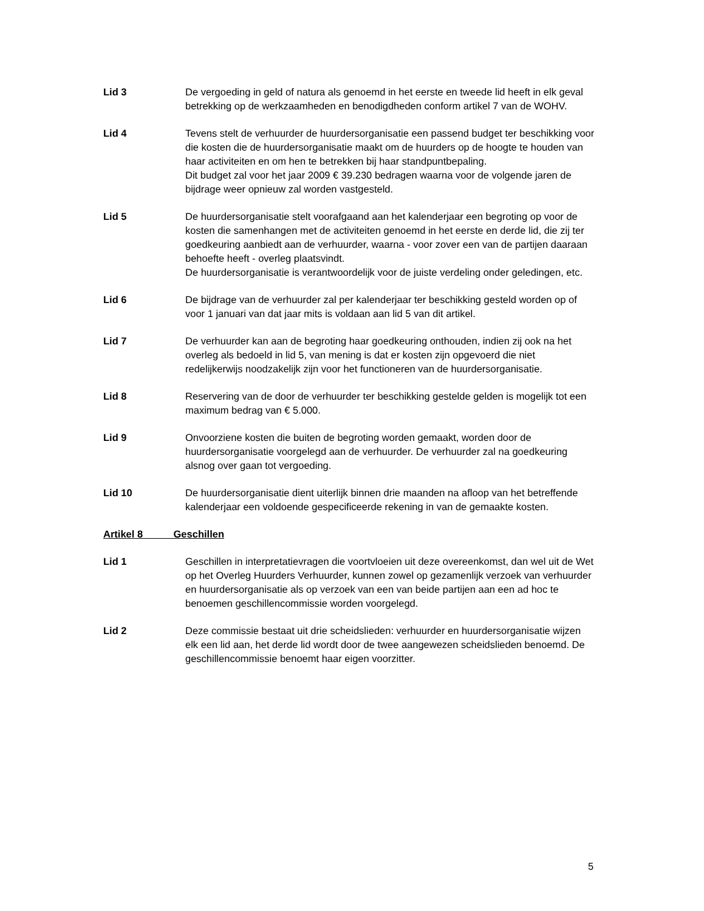Lid 3 De vergoeding in geld of natura als genoemd in het eerste en tweede lid heeft in elk geval betrekking op de werkzaamheden en benodigdheden conform artikel 7 van de WOHV.
Lid 4 Tevens stelt de verhuurder de huurdersorganisatie een passend budget ter beschikking voor die kosten die de huurdersorganisatie maakt om de huurders op de hoogte te houden van haar activiteiten en om hen te betrekken bij haar standpuntbepaling.
Dit budget zal voor het jaar 2009 € 39.230 bedragen waarna voor de volgende jaren de bijdrage weer opnieuw zal worden vastgesteld.
Lid 5 De huurdersorganisatie stelt voorafgaand aan het kalenderjaar een begroting op voor de kosten die samenhangen met de activiteiten genoemd in het eerste en derde lid, die zij ter goedkeuring aanbiedt aan de verhuurder, waarna - voor zover een van de partijen daaraan behoefte heeft - overleg plaatsvindt.
De huurdersorganisatie is verantwoordelijk voor de juiste verdeling onder geledingen, etc.
Lid 6 De bijdrage van de verhuurder zal per kalenderjaar ter beschikking gesteld worden op of voor 1 januari van dat jaar mits is voldaan aan lid 5 van dit artikel.
Lid 7 De verhuurder kan aan de begroting haar goedkeuring onthouden, indien zij ook na het overleg als bedoeld in lid 5, van mening is dat er kosten zijn opgevoerd die niet redelijkerwijs noodzakelijk zijn voor het functioneren van de huurdersorganisatie.
Lid 8 Reservering van de door de verhuurder ter beschikking gestelde gelden is mogelijk tot een maximum bedrag van € 5.000.
Lid 9 Onvoorziene kosten die buiten de begroting worden gemaakt, worden door de huurdersorganisatie voorgelegd aan de verhuurder. De verhuurder zal na goedkeuring alsnog over gaan tot vergoeding.
Lid 10 De huurdersorganisatie dient uiterlijk binnen drie maanden na afloop van het betreffende kalenderjaar een voldoende gespecificeerde rekening in van de gemaakte kosten.
Artikel 8 Geschillen
Lid 1 Geschillen in interpretatievragen die voortvloeien uit deze overeenkomst, dan wel uit de Wet op het Overleg Huurders Verhuurder, kunnen zowel op gezamenlijk verzoek van verhuurder en huurdersorganisatie als op verzoek van een van beide partijen aan een ad hoc te benoemen geschillencommissie worden voorgelegd.
Lid 2 Deze commissie bestaat uit drie scheidslieden: verhuurder en huurdersorganisatie wijzen elk een lid aan, het derde lid wordt door de twee aangewezen scheidslieden benoemd. De geschillencommissie benoemt haar eigen voorzitter.
5